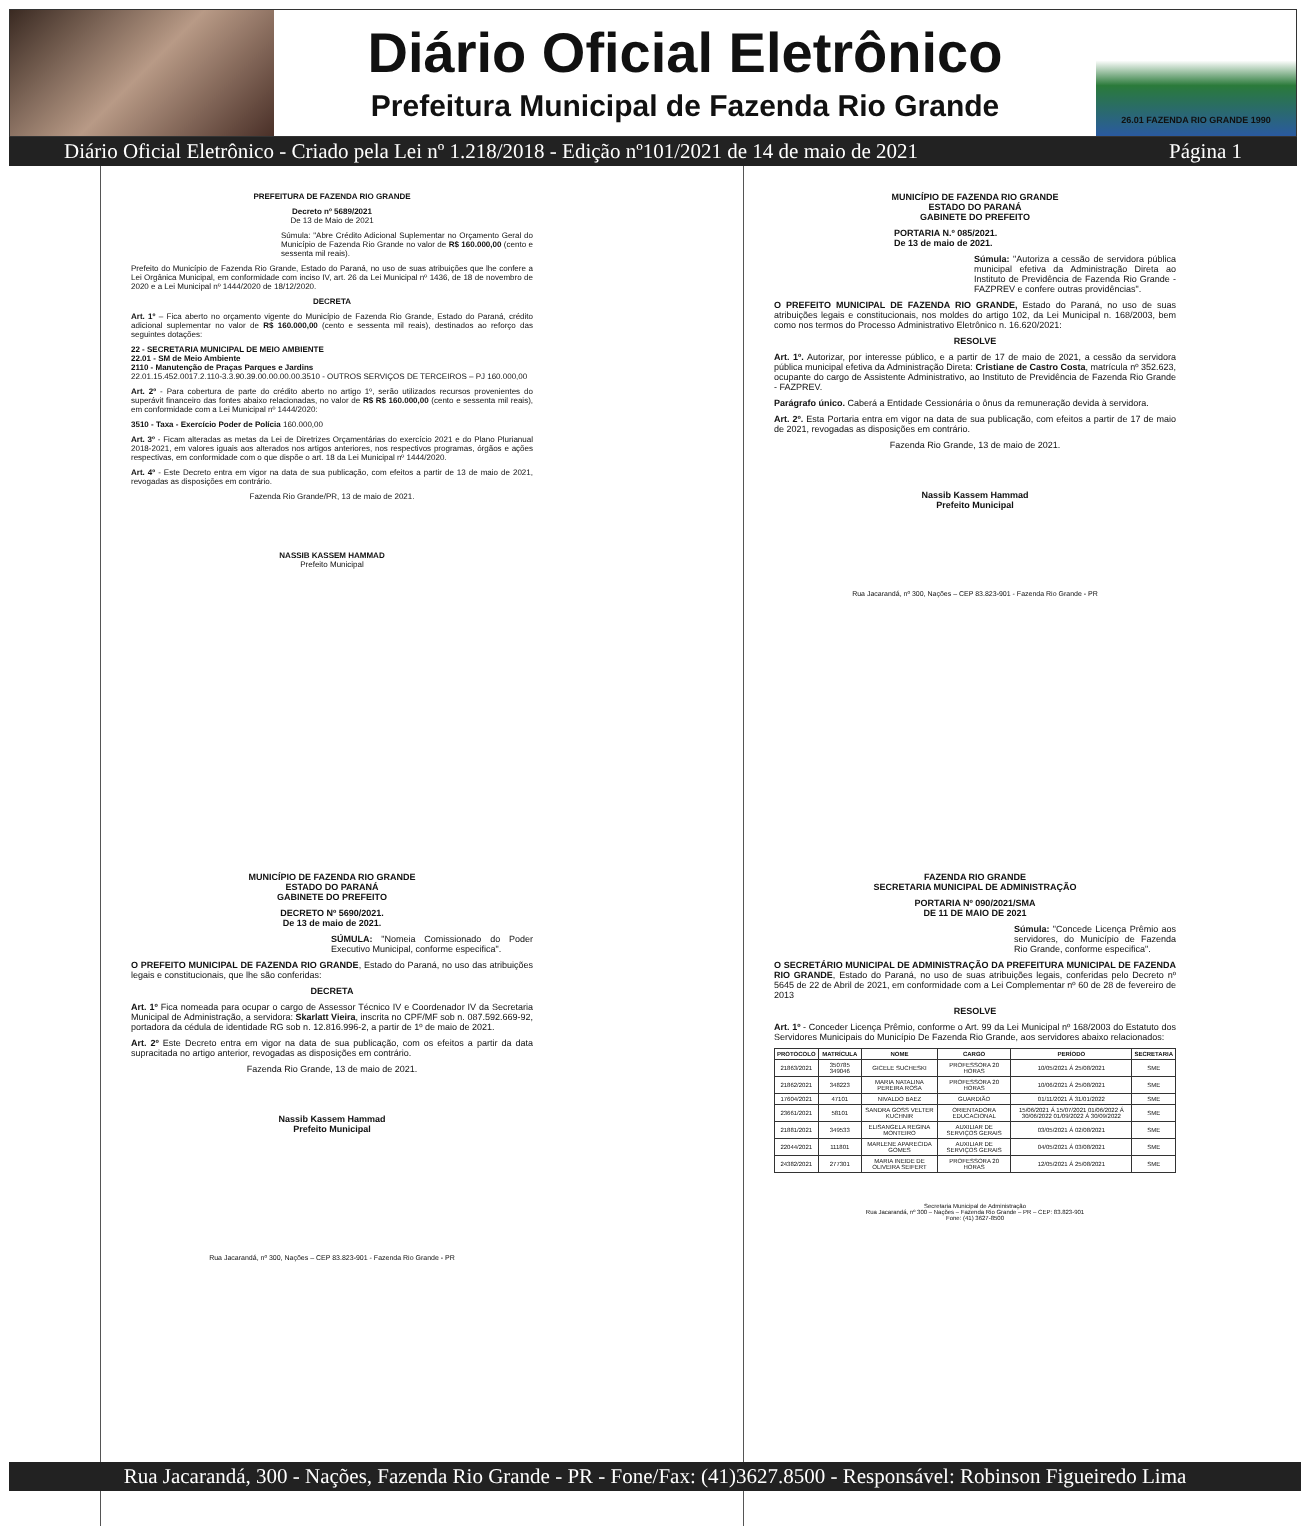Diário Oficial Eletrônico
Prefeitura Municipal de Fazenda Rio Grande
26.01 FAZENDA RIO GRANDE 1990
Diário Oficial Eletrônico - Criado pela Lei nº 1.218/2018 - Edição nº101/2021 de 14 de maio de 2021 Página 1
PREFEITURA DE FAZENDA RIO GRANDE
Decreto nº 5689/2021
De 13 de Maio de 2021
Súmula: "Abre Crédito Adicional Suplementar no Orçamento Geral do Município de Fazenda Rio Grande no valor de R$ 160.000,00 (cento e sessenta mil reais).
Prefeito do Município de Fazenda Rio Grande, Estado do Paraná, no uso de suas atribuições que lhe confere a Lei Orgânica Municipal, em conformidade com inciso IV, art. 26 da Lei Municipal nº 1436, de 18 de novembro de 2020 e a Lei Municipal nº 1444/2020 de 18/12/2020.
DECRETA
Art. 1º – Fica aberto no orçamento vigente do Município de Fazenda Rio Grande, Estado do Paraná, crédito adicional suplementar no valor de R$ 160.000,00 (cento e sessenta mil reais), destinados ao reforço das seguintes dotações:
22 - SECRETARIA MUNICIPAL DE MEIO AMBIENTE
22.01 - SM de Meio Ambiente
2110 - Manutenção de Praças Parques e Jardins
22.01.15.452.0017.2.110-3.3.90.39.00.00.00.00.3510 - OUTROS SERVIÇOS DE TERCEIROS – PJ 160.000,00
Art. 2º - Para cobertura de parte do crédito aberto no artigo 1º, serão utilizados recursos provenientes do superávit financeiro das fontes abaixo relacionadas, no valor de R$ R$ 160.000,00 (cento e sessenta mil reais), em conformidade com a Lei Municipal nº 1444/2020:
3510 - Taxa - Exercício Poder de Polícia 160.000,00
Art. 3º - Ficam alteradas as metas da Lei de Diretrizes Orçamentárias do exercício 2021 e do Plano Plurianual 2018-2021, em valores iguais aos alterados nos artigos anteriores, nos respectivos programas, órgãos e ações respectivas, em conformidade com o que dispõe o art. 18 da Lei Municipal nº 1444/2020.
Art. 4º - Este Decreto entra em vigor na data de sua publicação, com efeitos a partir de 13 de maio de 2021, revogadas as disposições em contrário.
Fazenda Rio Grande/PR, 13 de maio de 2021.
NASSIB KASSEM HAMMAD
Prefeito Municipal
MUNICÍPIO DE FAZENDA RIO GRANDE
ESTADO DO PARANÁ
GABINETE DO PREFEITO
PORTARIA N.º 085/2021.
De 13 de maio de 2021.
Súmula: "Autoriza a cessão de servidora pública municipal efetiva da Administração Direta ao Instituto de Previdência de Fazenda Rio Grande - FAZPREV e confere outras providências".
O PREFEITO MUNICIPAL DE FAZENDA RIO GRANDE, Estado do Paraná, no uso de suas atribuições legais e constitucionais, nos moldes do artigo 102, da Lei Municipal n. 168/2003, bem como nos termos do Processo Administrativo Eletrônico n. 16.620/2021:
RESOLVE
Art. 1º. Autorizar, por interesse público, e a partir de 17 de maio de 2021, a cessão da servidora pública municipal efetiva da Administração Direta: Cristiane de Castro Costa, matrícula nº 352.623, ocupante do cargo de Assistente Administrativo, ao Instituto de Previdência de Fazenda Rio Grande - FAZPREV.
Parágrafo único. Caberá a Entidade Cessionária o ônus da remuneração devida à servidora.
Art. 2º. Esta Portaria entra em vigor na data de sua publicação, com efeitos a partir de 17 de maio de 2021, revogadas as disposições em contrário.
Fazenda Rio Grande, 13 de maio de 2021.
Nassib Kassem Hammad
Prefeito Municipal
Rua Jacarandá, nº 300, Nações – CEP 83.823-901 - Fazenda Rio Grande - PR
MUNICÍPIO DE FAZENDA RIO GRANDE
ESTADO DO PARANÁ
GABINETE DO PREFEITO
DECRETO Nº 5690/2021.
De 13 de maio de 2021.
SÚMULA: "Nomeia Comissionado do Poder Executivo Municipal, conforme especifica".
O PREFEITO MUNICIPAL DE FAZENDA RIO GRANDE, Estado do Paraná, no uso das atribuições legais e constitucionais, que lhe são conferidas:
DECRETA
Art. 1º Fica nomeada para ocupar o cargo de Assessor Técnico IV e Coordenador IV da Secretaria Municipal de Administração, a servidora: Skarlatt Vieira, inscrita no CPF/MF sob n. 087.592.669-92, portadora da cédula de identidade RG sob n. 12.816.996-2, a partir de 1º de maio de 2021.
Art. 2º Este Decreto entra em vigor na data de sua publicação, com os efeitos a partir da data supracitada no artigo anterior, revogadas as disposições em contrário.
Fazenda Rio Grande, 13 de maio de 2021.
Nassib Kassem Hammad
Prefeito Municipal
Rua Jacarandá, nº 300, Nações – CEP 83.823-901 - Fazenda Rio Grande - PR
FAZENDA RIO GRANDE
SECRETARIA MUNICIPAL DE ADMINISTRAÇÃO
PORTARIA Nº 090/2021/SMA
DE 11 DE MAIO DE 2021
Súmula: "Concede Licença Prêmio aos servidores, do Município de Fazenda Rio Grande, conforme especifica".
O SECRETÁRIO MUNICIPAL DE ADMINISTRAÇÃO DA PREFEITURA MUNICIPAL DE FAZENDA RIO GRANDE, Estado do Paraná, no uso de suas atribuições legais, conferidas pelo Decreto nº 5645 de 22 de Abril de 2021, em conformidade com a Lei Complementar nº 60 de 28 de fevereiro de 2013
RESOLVE
Art. 1º - Conceder Licença Prêmio, conforme o Art. 99 da Lei Municipal nº 168/2003 do Estatuto dos Servidores Municipais do Município De Fazenda Rio Grande, aos servidores abaixo relacionados:
| PROTOCOLO | MATRÍCULA | NOME | CARGO | PERÍODO | SECRETARIA |
| --- | --- | --- | --- | --- | --- |
| 21863/2021 | 350785 349046 | GICELE SUCHESKI | PROFESSORA 20 HORAS | 10/05/2021 Á 25/08/2021 | SME |
| 21862/2021 | 348223 | MARIA NATALINA PEREIRA ROSA | PROFESSORA 20 HORAS | 10/06/2021 Á 25/08/2021 | SME |
| 17604/2021 | 47101 | NIVALDO BAEZ | GUARDIÃO | 01/11/2021 Á 31/01/2022 | SME |
| 23661/2021 | 58101 | SANDRA GOSS VELTER KUCHNIR | ORIENTADORA EDUCACIONAL | 15/06/2021 Á 15/07/2021 01/06/2022 Á 30/06/2022 01/09/2022 Á 30/09/2022 | SME |
| 21881/2021 | 349533 | ELISANGELA REGINA MONTEIRO | AUXILIAR DE SERVIÇOS GERAIS | 03/05/2021 Á 02/08/2021 | SME |
| 22044/2021 | 111801 | MARLENE APARECIDA GOMES | AUXILIAR DE SERVIÇOS GERAIS | 04/05/2021 Á 03/08/2021 | SME |
| 24382/2021 | 277301 | MARIA INEIDE DE OLIVEIRA SEIFERT | PROFESSORA 20 HORAS | 12/05/2021 Á 25/08/2021 | SME |
Secretaria Municipal de Administração
Rua Jacarandá, nº 300 – Nações – Fazenda Rio Grande – PR – CEP: 83.823-901
Fone: (41) 3627-8500
Rua Jacarandá, 300 - Nações, Fazenda Rio Grande - PR - Fone/Fax: (41)3627.8500 - Responsável: Robinson Figueiredo Lima